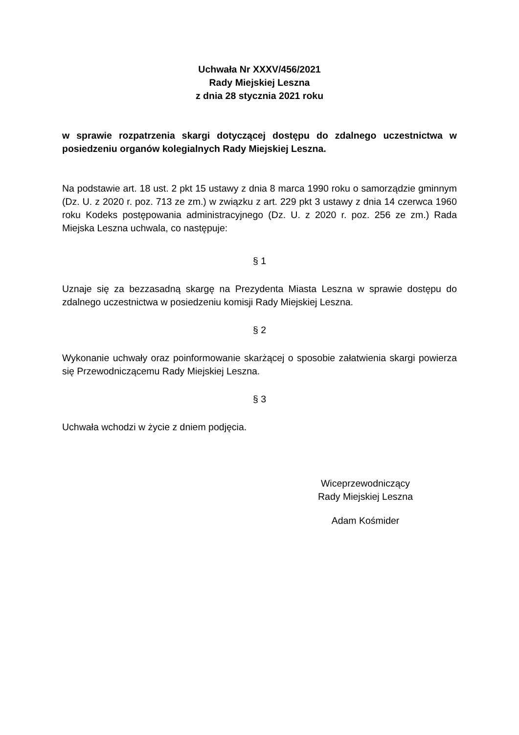Uchwała Nr XXXV/456/2021
Rady Miejskiej Leszna
z dnia 28 stycznia 2021 roku
w sprawie rozpatrzenia skargi dotyczącej dostępu do zdalnego uczestnictwa w posiedzeniu organów kolegialnych Rady Miejskiej Leszna.
Na podstawie art. 18 ust. 2 pkt 15 ustawy z dnia 8 marca 1990 roku o samorządzie gminnym (Dz. U. z 2020 r. poz. 713 ze zm.) w związku z art. 229 pkt 3 ustawy z dnia 14 czerwca 1960 roku Kodeks postępowania administracyjnego (Dz. U. z 2020 r. poz. 256 ze zm.) Rada Miejska Leszna uchwala, co następuje:
§ 1
Uznaje się za bezzasadną skargę na Prezydenta Miasta Leszna w sprawie dostępu do zdalnego uczestnictwa w posiedzeniu komisji Rady Miejskiej Leszna.
§ 2
Wykonanie uchwały oraz poinformowanie skarżącej o sposobie załatwienia skargi powierza się Przewodniczącemu Rady Miejskiej Leszna.
§ 3
Uchwała wchodzi w życie z dniem podjęcia.
Wiceprzewodniczący
Rady Miejskiej Leszna
Adam Kośmider